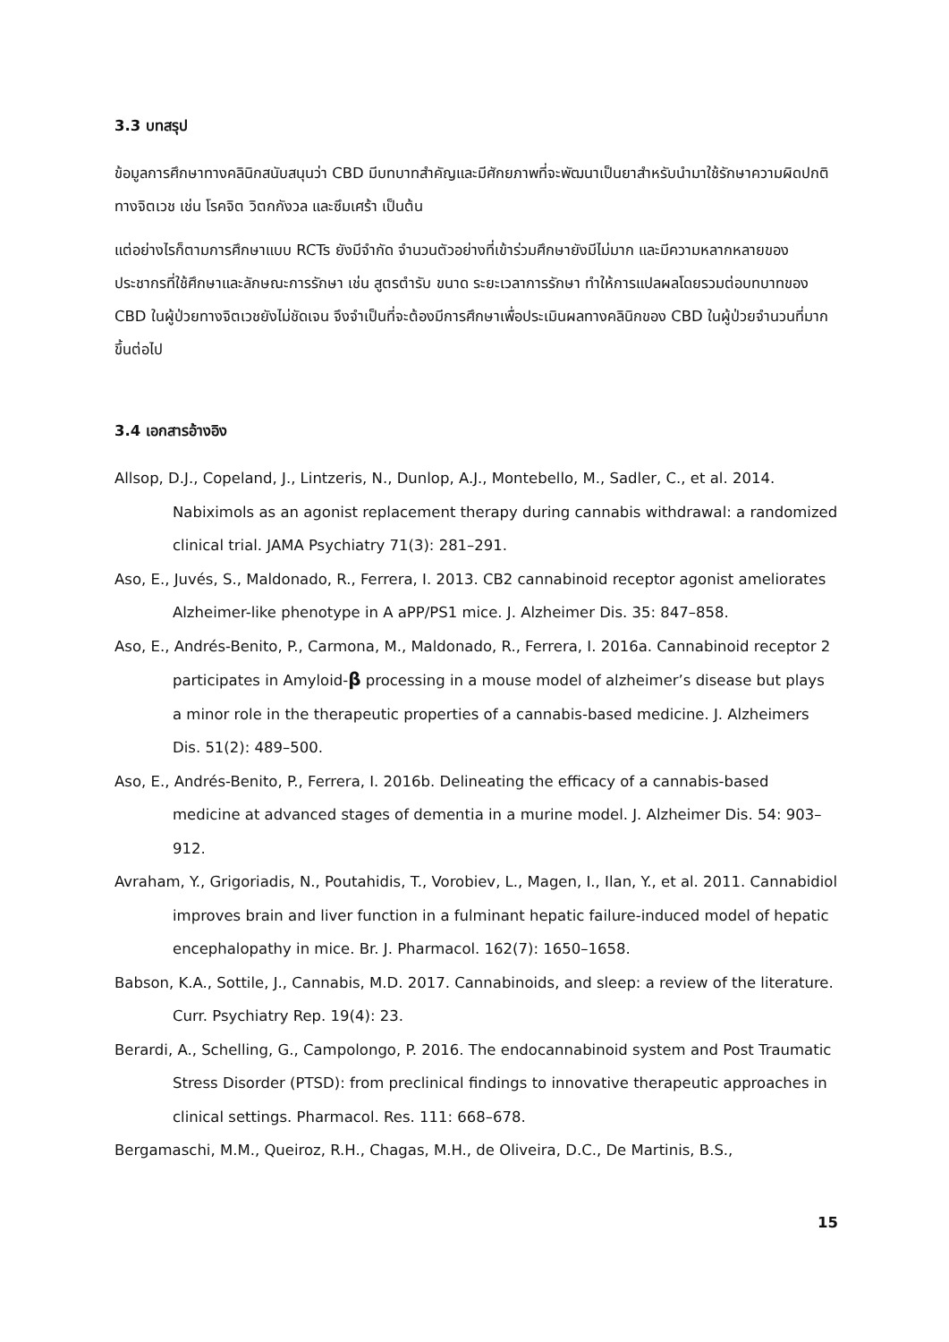3.3 บทสรุป
ข้อมูลการศึกษาทางคลินิกสนับสนุนว่า CBD มีบทบาทสำคัญและมีศักยภาพที่จะพัฒนาเป็นยาสำหรับนำมาใช้รักษาความผิดปกติทางจิตเวช เช่น โรคจิต วิตกกังวล และซึมเศร้า เป็นต้น
แต่อย่างไรก็ตามการศึกษาแบบ RCTs ยังมีจำกัด จำนวนตัวอย่างที่เข้าร่วมศึกษายังมีไม่มาก และมีความหลากหลายของประชากรที่ใช้ศึกษาและลักษณะการรักษา เช่น สูตรตำรับ ขนาด ระยะเวลาการรักษา ทำให้การแปลผลโดยรวมต่อบทบาทของ CBD ในผู้ป่วยทางจิตเวชยังไม่ชัดเจน จึงจำเป็นที่จะต้องมีการศึกษาเพื่อประเมินผลทางคลินิกของ CBD ในผู้ป่วยจำนวนที่มากขึ้นต่อไป
3.4 เอกสารอ้างอิง
Allsop, D.J., Copeland, J., Lintzeris, N., Dunlop, A.J., Montebello, M., Sadler, C., et al. 2014. Nabiximols as an agonist replacement therapy during cannabis withdrawal: a randomized clinical trial. JAMA Psychiatry 71(3): 281–291.
Aso, E., Juvés, S., Maldonado, R., Ferrera, I. 2013. CB2 cannabinoid receptor agonist ameliorates Alzheimer-like phenotype in A aPP/PS1 mice. J. Alzheimer Dis. 35: 847–858.
Aso, E., Andrés-Benito, P., Carmona, M., Maldonado, R., Ferrera, I. 2016a. Cannabinoid receptor 2 participates in Amyloid-β processing in a mouse model of alzheimer’s disease but plays a minor role in the therapeutic properties of a cannabis-based medicine. J. Alzheimers Dis. 51(2): 489–500.
Aso, E., Andrés-Benito, P., Ferrera, I. 2016b. Delineating the efficacy of a cannabis-based medicine at advanced stages of dementia in a murine model. J. Alzheimer Dis. 54: 903–912.
Avraham, Y., Grigoriadis, N., Poutahidis, T., Vorobiev, L., Magen, I., Ilan, Y., et al. 2011. Cannabidiol improves brain and liver function in a fulminant hepatic failure-induced model of hepatic encephalopathy in mice. Br. J. Pharmacol. 162(7): 1650–1658.
Babson, K.A., Sottile, J., Cannabis, M.D. 2017. Cannabinoids, and sleep: a review of the literature. Curr. Psychiatry Rep. 19(4): 23.
Berardi, A., Schelling, G., Campolongo, P. 2016. The endocannabinoid system and Post Traumatic Stress Disorder (PTSD): from preclinical findings to innovative therapeutic approaches in clinical settings. Pharmacol. Res. 111: 668–678.
Bergamaschi, M.M., Queiroz, R.H., Chagas, M.H., de Oliveira, D.C., De Martinis, B.S.,
15